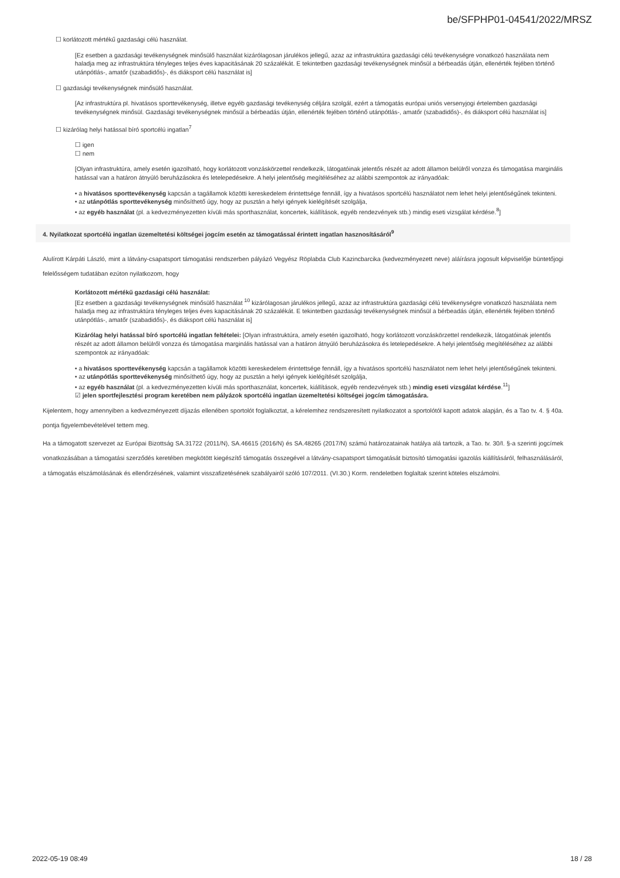be/SFPHP01-04541/2022/MRSZ
☐ korlátozott mértékű gazdasági célú használat.
[Ez esetben a gazdasági tevékenységnek minősülő használat kizárólagosan járulékos jellegű, azaz az infrastruktúra gazdasági célú tevékenységre vonatkozó használata nem haladja meg az infrastruktúra tényleges teljes éves kapacitásának 20 százalékát. E tekintetben gazdasági tevékenységnek minősül a bérbeadás útján, ellenérték fejében történő utánpótlás-, amatőr (szabadidős)-, és diáksport célú használat is]
☐ gazdasági tevékenységnek minősülő használat.
[Az infrastruktúra pl. hivatásos sporttevékenység, illetve egyéb gazdasági tevékenység céljára szolgál, ezért a támogatás európai uniós versenyjogi értelemben gazdasági tevékenységnek minősül. Gazdasági tevékenységnek minősül a bérbeadás útján, ellenérték fejében történő utánpótlás-, amatőr (szabadidős)-, és diáksport célú használat is]
☐ kizárólag helyi hatással bíró sportcélú ingatlan<sup>7</sup>
☐ igen
☐ nem
[Olyan infrastruktúra, amely esetén igazolható, hogy korlátozott vonzáskörzettel rendelkezik, látogatóinak jelentős részét az adott államon belülről vonzza és támogatása marginális hatással van a határon átnyúló beruházásokra és letelepedésekre. A helyi jelentőség megítéléséhez az alábbi szempontok az irányadóak:
• a hivatásos sporttevékenység kapcsán a tagállamok közötti kereskedelem érintettsége fennáll, így a hivatásos sportcélú használatot nem lehet helyi jelentőségűnek tekinteni.
• az utánpótlás sporttevékenység minősíthető úgy, hogy az pusztán a helyi igények kielégítését szolgálja,
• az egyéb használat (pl. a kedvezményezetten kívüli más sporthasználat, koncertek, kiállítások, egyéb rendezvények stb.) mindig eseti vizsgálat kérdése.<sup>8</sup>]
4. Nyilatkozat sportcélú ingatlan üzemeltetési költségei jogcím esetén az támogatással érintett ingatlan hasznosításáról<sup>9</sup>
Alulírott Kárpáti László, mint a látvány-csapatsport támogatási rendszerben pályázó Vegyész Röplabda Club Kazincbarcika (kedvezményezett neve) aláírásra jogosult képviselője büntetőjogi felelősségem tudatában ezúton nyilatkozom, hogy
Korlátozott mértékű gazdasági célú használat:
[Ez esetben a gazdasági tevékenységnek minősülő használat <sup>10</sup> kizárólagosan járulékos jellegű, azaz az infrastruktúra gazdasági célú tevékenységre vonatkozó használata nem haladja meg az infrastruktúra tényleges teljes éves kapacitásának 20 százalékát. E tekintetben gazdasági tevékenységnek minősül a bérbeadás útján, ellenérték fejében történő utánpótlás-, amatőr (szabadidős)-, és diáksport célú használat is]
Kizárólag helyi hatással bíró sportcélú ingatlan feltételei: [Olyan infrastruktúra, amely esetén igazolható, hogy korlátozott vonzáskörzettel rendelkezik, látogatóinak jelentős részét az adott államon belülről vonzza és támogatása marginális hatással van a határon átnyúló beruházásokra és letelepedésekre. A helyi jelentőség megítéléséhez az alábbi szempontok az irányadóak:
• a hivatásos sporttevékenység kapcsán a tagállamok közötti kereskedelem érintettsége fennáll, így a hivatásos sportcélú használatot nem lehet helyi jelentőségűnek tekinteni.
• az utánpótlás sporttevékenység minősíthető úgy, hogy az pusztán a helyi igények kielégítését szolgálja,
• az egyéb használat (pl. a kedvezményezetten kívüli más sporthasználat, koncertek, kiállítások, egyéb rendezvények stb.) mindig eseti vizsgálat kérdése.<sup>11</sup>]
☑ jelen sportfejlesztési program keretében nem pályázok sportcélú ingatlan üzemeltetési költségei jogcím támogatására.
Kijelentem, hogy amennyiben a kedvezményezett díjazás ellenében sportolót foglalkoztat, a kérelemhez rendszeresített nyilatkozatot a sportolótól kapott adatok alapján, és a Tao tv. 4. § 40a. pontja figyelembevételével tettem meg.
Ha a támogatott szervezet az Európai Bizottság SA.31722 (2011/N), SA.46615 (2016/N) és SA.48265 (2017/N) számú határozatainak hatálya alá tartozik, a Tao. tv. 30/I. §-a szerinti jogcímek vonatkozásában a támogatási szerződés keretében megkötött kiegészítő támogatás összegével a látvány-csapatsport támogatását biztosító támogatási igazolás kiállításáról, felhasználásáról, a támogatás elszámolásának és ellenőrzésének, valamint visszafizetésének szabályairól szóló 107/2011. (VI.30.) Korm. rendeletben foglaltak szerint köteles elszámolni.
2022-05-19 08:49 18 / 28